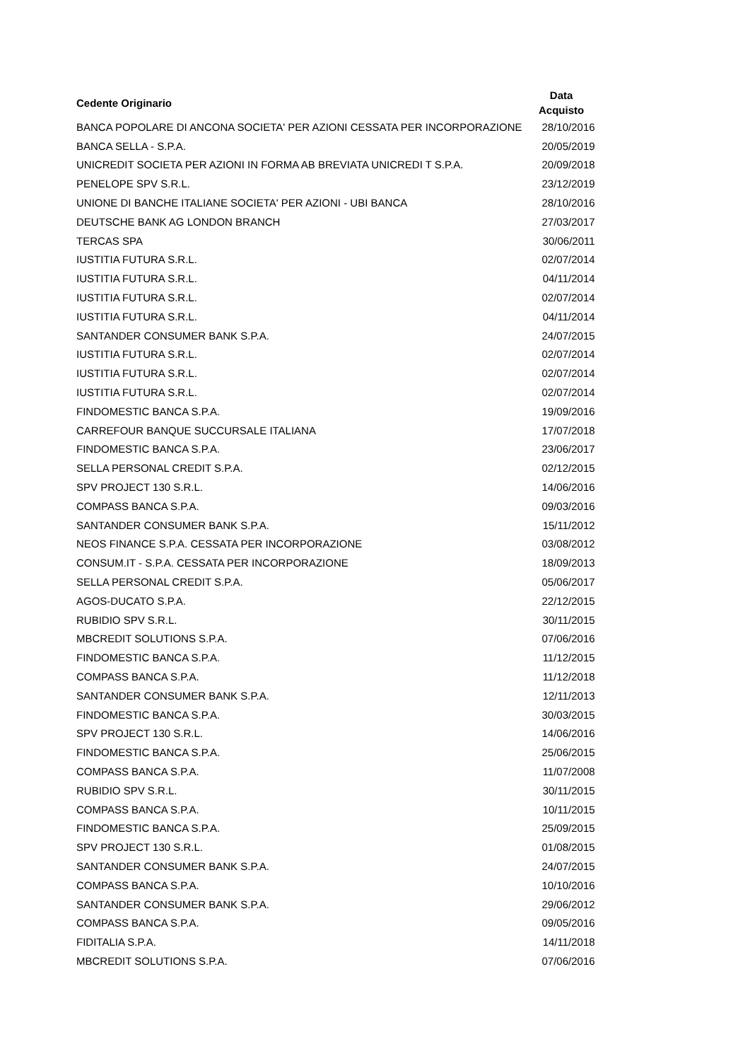| Cedente Originario | Data Acquisto |
| --- | --- |
| BANCA POPOLARE DI ANCONA SOCIETA' PER AZIONI CESSATA PER INCORPORAZIONE | 28/10/2016 |
| BANCA SELLA - S.P.A. | 20/05/2019 |
| UNICREDIT SOCIETA PER AZIONI IN FORMA AB BREVIATA UNICREDI T S.P.A. | 20/09/2018 |
| PENELOPE SPV S.R.L. | 23/12/2019 |
| UNIONE DI BANCHE ITALIANE SOCIETA' PER AZIONI - UBI BANCA | 28/10/2016 |
| DEUTSCHE BANK AG LONDON BRANCH | 27/03/2017 |
| TERCAS SPA | 30/06/2011 |
| IUSTITIA FUTURA S.R.L. | 02/07/2014 |
| IUSTITIA FUTURA S.R.L. | 04/11/2014 |
| IUSTITIA FUTURA S.R.L. | 02/07/2014 |
| IUSTITIA FUTURA S.R.L. | 04/11/2014 |
| SANTANDER CONSUMER BANK S.P.A. | 24/07/2015 |
| IUSTITIA FUTURA S.R.L. | 02/07/2014 |
| IUSTITIA FUTURA S.R.L. | 02/07/2014 |
| IUSTITIA FUTURA S.R.L. | 02/07/2014 |
| FINDOMESTIC BANCA S.P.A. | 19/09/2016 |
| CARREFOUR BANQUE SUCCURSALE ITALIANA | 17/07/2018 |
| FINDOMESTIC BANCA S.P.A. | 23/06/2017 |
| SELLA PERSONAL CREDIT S.P.A. | 02/12/2015 |
| SPV PROJECT 130 S.R.L. | 14/06/2016 |
| COMPASS BANCA S.P.A. | 09/03/2016 |
| SANTANDER CONSUMER BANK S.P.A. | 15/11/2012 |
| NEOS FINANCE S.P.A. CESSATA PER INCORPORAZIONE | 03/08/2012 |
| CONSUM.IT - S.P.A. CESSATA PER INCORPORAZIONE | 18/09/2013 |
| SELLA PERSONAL CREDIT S.P.A. | 05/06/2017 |
| AGOS-DUCATO S.P.A. | 22/12/2015 |
| RUBIDIO SPV S.R.L. | 30/11/2015 |
| MBCREDIT SOLUTIONS S.P.A. | 07/06/2016 |
| FINDOMESTIC BANCA S.P.A. | 11/12/2015 |
| COMPASS BANCA S.P.A. | 11/12/2018 |
| SANTANDER CONSUMER BANK S.P.A. | 12/11/2013 |
| FINDOMESTIC BANCA S.P.A. | 30/03/2015 |
| SPV PROJECT 130 S.R.L. | 14/06/2016 |
| FINDOMESTIC BANCA S.P.A. | 25/06/2015 |
| COMPASS BANCA S.P.A. | 11/07/2008 |
| RUBIDIO SPV S.R.L. | 30/11/2015 |
| COMPASS BANCA S.P.A. | 10/11/2015 |
| FINDOMESTIC BANCA S.P.A. | 25/09/2015 |
| SPV PROJECT 130 S.R.L. | 01/08/2015 |
| SANTANDER CONSUMER BANK S.P.A. | 24/07/2015 |
| COMPASS BANCA S.P.A. | 10/10/2016 |
| SANTANDER CONSUMER BANK S.P.A. | 29/06/2012 |
| COMPASS BANCA S.P.A. | 09/05/2016 |
| FIDITALIA S.P.A. | 14/11/2018 |
| MBCREDIT SOLUTIONS S.P.A. | 07/06/2016 |